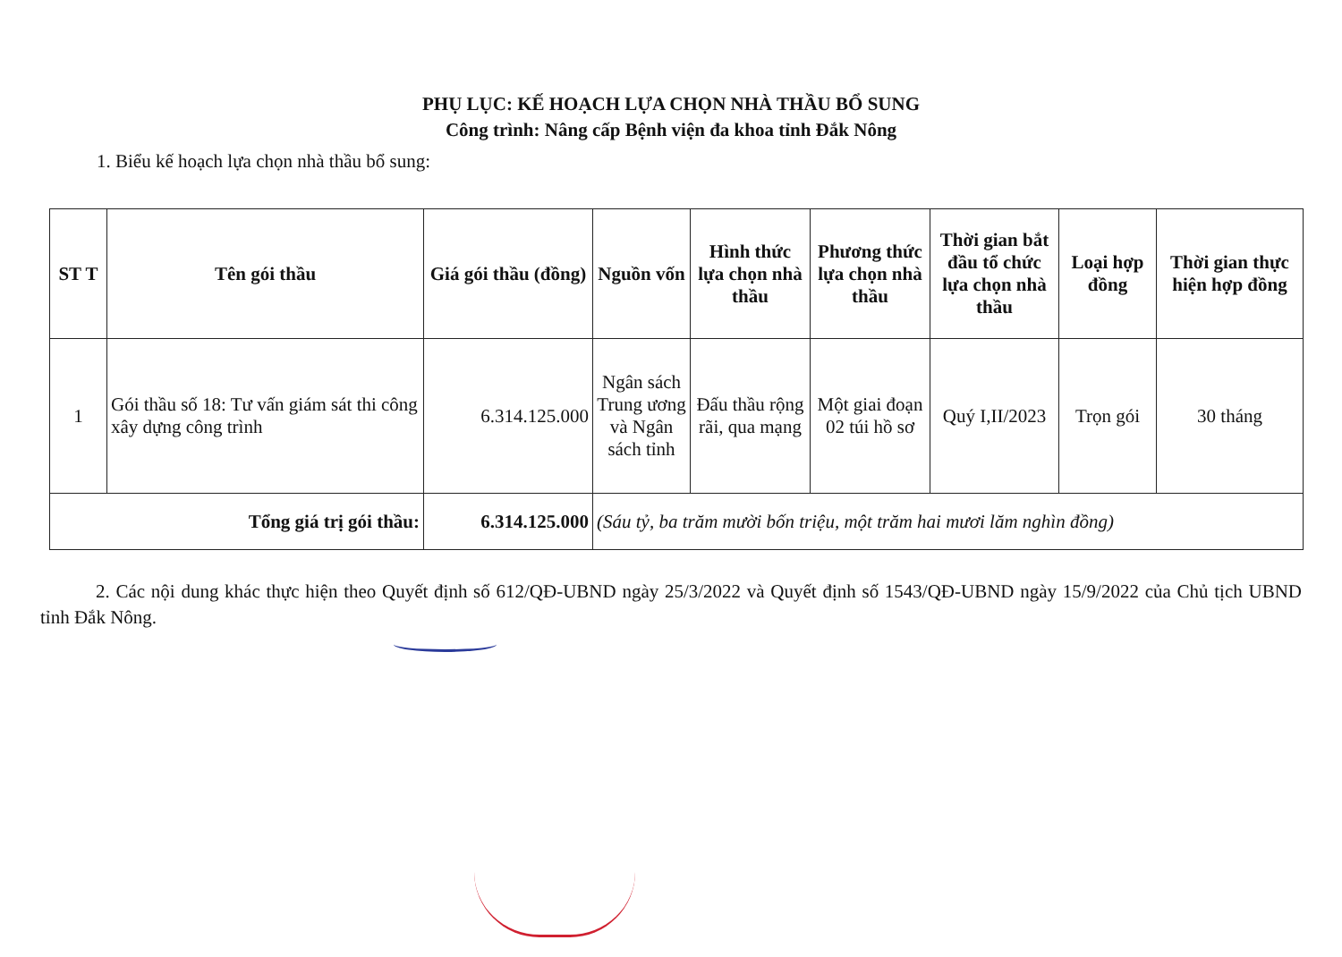PHỤ LỤC: KẾ HOẠCH LỰA CHỌN NHÀ THẦU BỔ SUNG
Công trình: Nâng cấp Bệnh viện đa khoa tỉnh Đắk Nông
1. Biểu kế hoạch lựa chọn nhà thầu bổ sung:
| ST T | Tên gói thầu | Giá gói thầu (đồng) | Nguồn vốn | Hình thức lựa chọn nhà thầu | Phương thức lựa chọn nhà thầu | Thời gian bắt đầu tổ chức lựa chọn nhà thầu | Loại hợp đồng | Thời gian thực hiện hợp đồng |
| --- | --- | --- | --- | --- | --- | --- | --- | --- |
| 1 | Gói thầu số 18: Tư vấn giám sát thi công xây dựng công trình | 6.314.125.000 | Ngân sách Trung ương và Ngân sách tỉnh | Đấu thầu rộng rãi, qua mạng | Một giai đoạn 02 túi hồ sơ | Quý I,II/2023 | Trọn gói | 30 tháng |
| Tổng giá trị gói thầu: | | 6.314.125.000 | (Sáu tỷ, ba trăm mười bốn triệu, một trăm hai mươi lăm nghìn đồng) | | | | | |
2. Các nội dung khác thực hiện theo Quyết định số 612/QĐ-UBND ngày 25/3/2022 và Quyết định số 1543/QĐ-UBND ngày 15/9/2022 của Chủ tịch UBND tỉnh Đắk Nông.